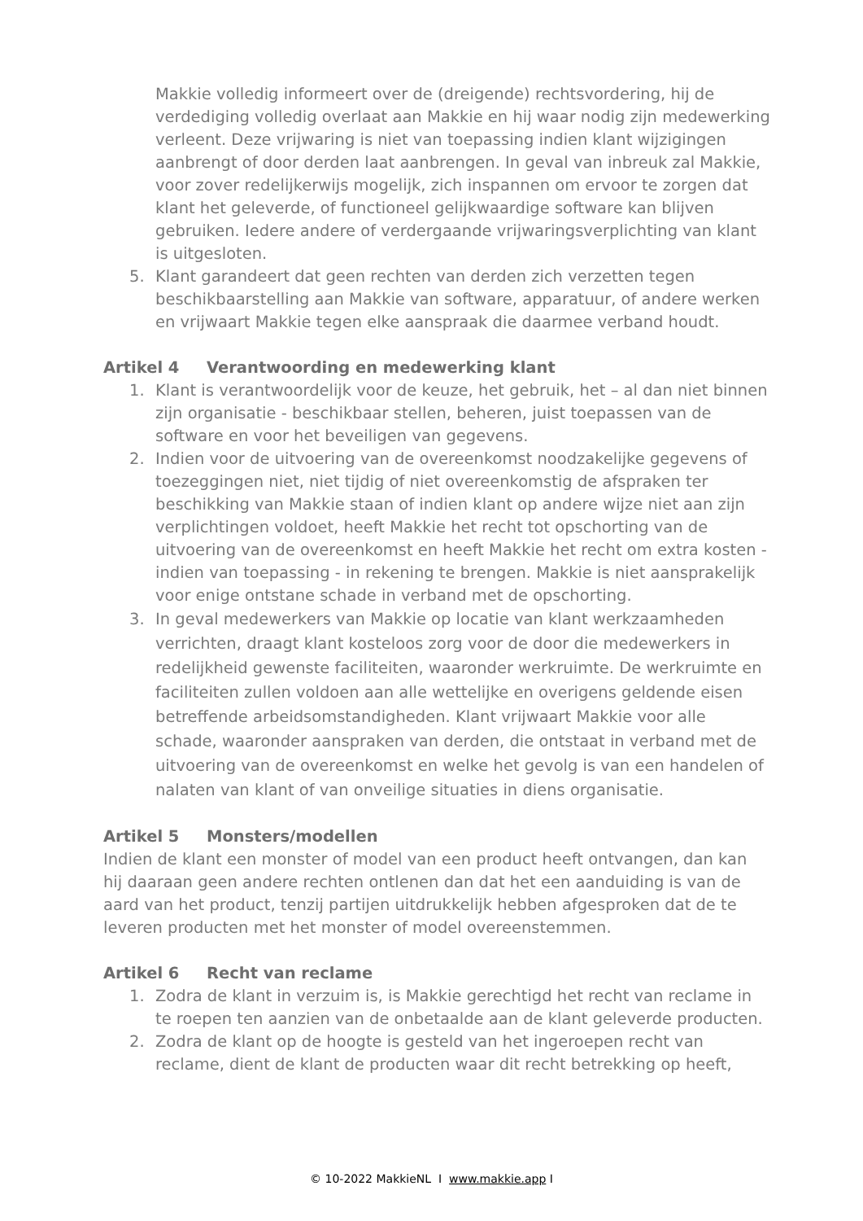Makkie volledig informeert over de (dreigende) rechtsvordering, hij de verdediging volledig overlaat aan Makkie en hij waar nodig zijn medewerking verleent. Deze vrijwaring is niet van toepassing indien klant wijzigingen aanbrengt of door derden laat aanbrengen. In geval van inbreuk zal Makkie, voor zover redelijkerwijs mogelijk, zich inspannen om ervoor te zorgen dat klant het geleverde, of functioneel gelijkwaardige software kan blijven gebruiken. Iedere andere of verdergaande vrijwaringsverplichting van klant is uitgesloten.
5. Klant garandeert dat geen rechten van derden zich verzetten tegen beschikbaarstelling aan Makkie van software, apparatuur, of andere werken en vrijwaart Makkie tegen elke aanspraak die daarmee verband houdt.
Artikel 4 Verantwoording en medewerking klant
1. Klant is verantwoordelijk voor de keuze, het gebruik, het – al dan niet binnen zijn organisatie - beschikbaar stellen, beheren, juist toepassen van de software en voor het beveiligen van gegevens.
2. Indien voor de uitvoering van de overeenkomst noodzakelijke gegevens of toezeggingen niet, niet tijdig of niet overeenkomstig de afspraken ter beschikking van Makkie staan of indien klant op andere wijze niet aan zijn verplichtingen voldoet, heeft Makkie het recht tot opschorting van de uitvoering van de overeenkomst en heeft Makkie het recht om extra kosten - indien van toepassing - in rekening te brengen. Makkie is niet aansprakelijk voor enige ontstane schade in verband met de opschorting.
3. In geval medewerkers van Makkie op locatie van klant werkzaamheden verrichten, draagt klant kosteloos zorg voor de door die medewerkers in redelijkheid gewenste faciliteiten, waaronder werkruimte. De werkruimte en faciliteiten zullen voldoen aan alle wettelijke en overigens geldende eisen betreffende arbeidsomstandigheden. Klant vrijwaart Makkie voor alle schade, waaronder aanspraken van derden, die ontstaat in verband met de uitvoering van de overeenkomst en welke het gevolg is van een handelen of nalaten van klant of van onveilige situaties in diens organisatie.
Artikel 5 Monsters/modellen
Indien de klant een monster of model van een product heeft ontvangen, dan kan hij daaraan geen andere rechten ontlenen dan dat het een aanduiding is van de aard van het product, tenzij partijen uitdrukkelijk hebben afgesproken dat de te leveren producten met het monster of model overeenstemmen.
Artikel 6 Recht van reclame
1. Zodra de klant in verzuim is, is Makkie gerechtigd het recht van reclame in te roepen ten aanzien van de onbetaalde aan de klant geleverde producten.
2. Zodra de klant op de hoogte is gesteld van het ingeroepen recht van reclame, dient de klant de producten waar dit recht betrekking op heeft,
© 10-2022 MakkieNL I www.makkie.app I